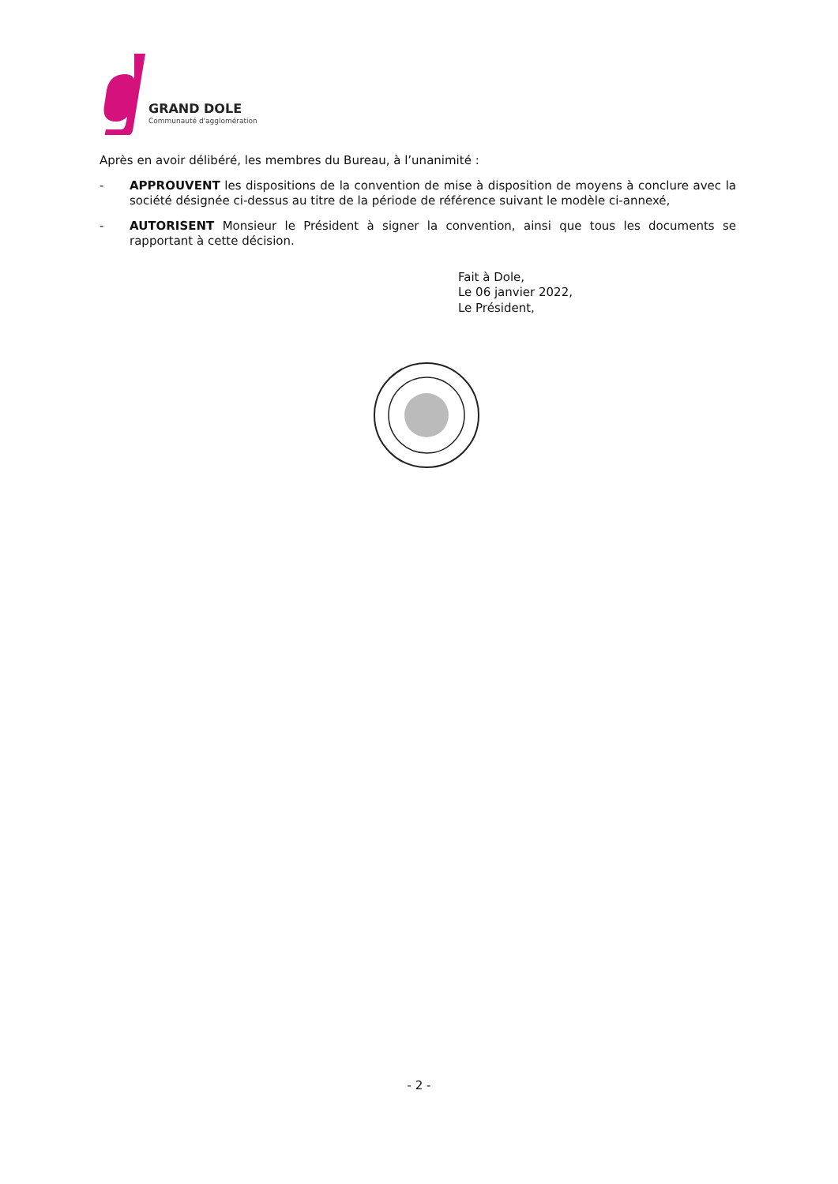GRAND DOLE
Communauté d'agglomération
Après en avoir délibéré, les membres du Bureau, à l’unanimité :
- APPROUVENT les dispositions de la convention de mise à disposition de moyens à conclure avec la société désignée ci-dessus au titre de la période de référence suivant le modèle ci-annexé,
- AUTORISENT Monsieur le Président à signer la convention, ainsi que tous les documents se rapportant à cette décision.
Fait à Dole,
Le 06 janvier 2022,
Le Président,
- 2 -